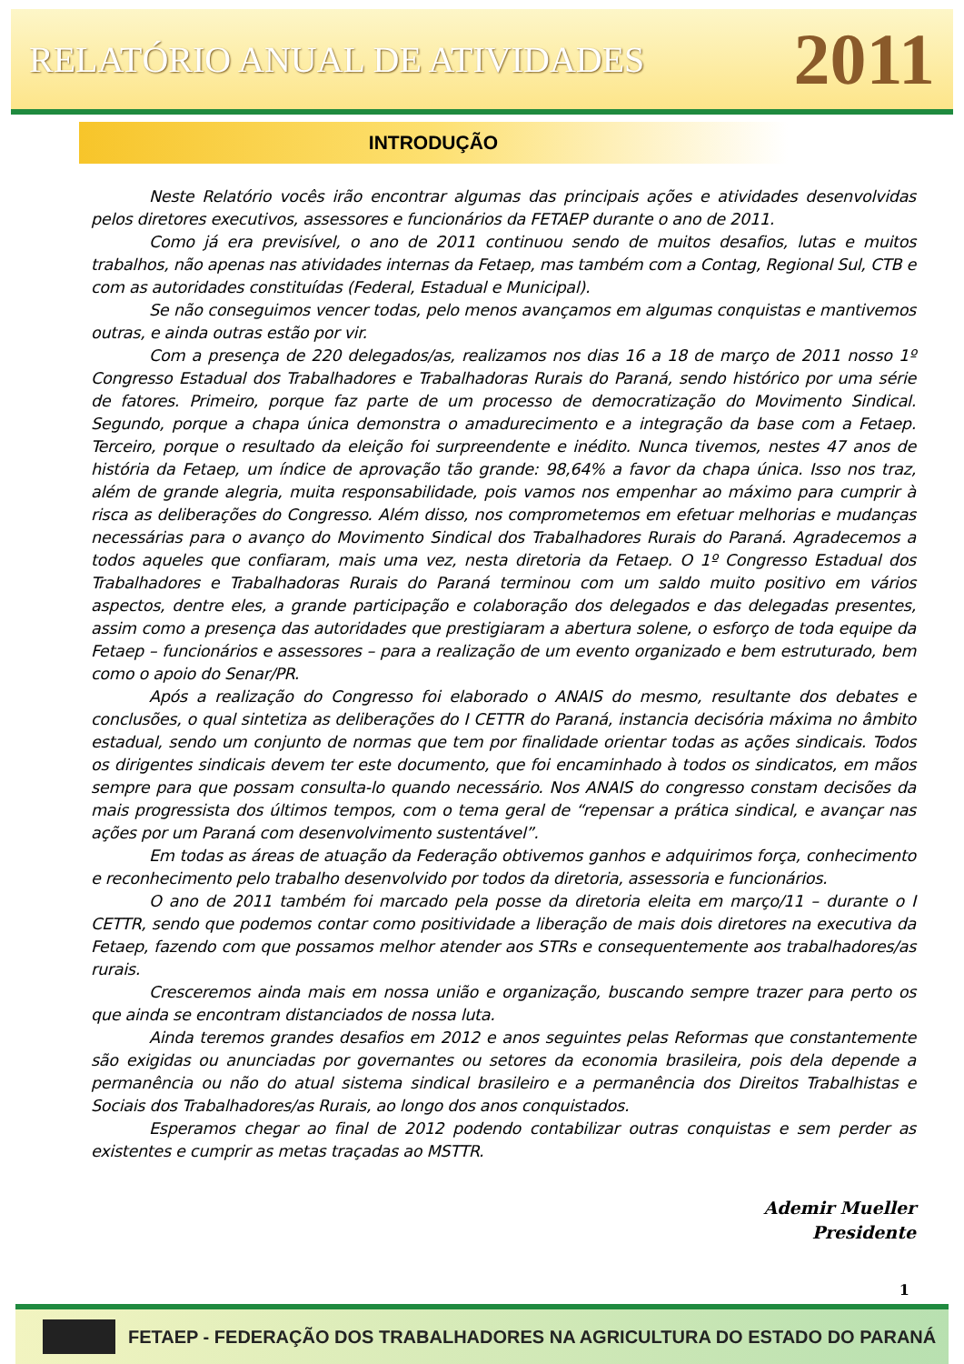RELATÓRIO ANUAL DE ATIVIDADES
2011
INTRODUÇÃO
Neste Relatório vocês irão encontrar algumas das principais ações e atividades desenvolvidas pelos diretores executivos, assessores e funcionários da FETAEP durante o ano de 2011.
Como já era previsível, o ano de 2011 continuou sendo de muitos desafios, lutas e muitos trabalhos, não apenas nas atividades internas da Fetaep, mas também com a Contag, Regional Sul, CTB e com as autoridades constituídas (Federal, Estadual e Municipal).
Se não conseguimos vencer todas, pelo menos avançamos em algumas conquistas e mantivemos outras, e ainda outras estão por vir.
Com a presença de 220 delegados/as, realizamos nos dias 16 a 18 de março de 2011 nosso 1º Congresso Estadual dos Trabalhadores e Trabalhadoras Rurais do Paraná, sendo histórico por uma série de fatores. Primeiro, porque faz parte de um processo de democratização do Movimento Sindical. Segundo, porque a chapa única demonstra o amadurecimento e a integração da base com a Fetaep. Terceiro, porque o resultado da eleição foi surpreendente e inédito. Nunca tivemos, nestes 47 anos de história da Fetaep, um índice de aprovação tão grande: 98,64% a favor da chapa única. Isso nos traz, além de grande alegria, muita responsabilidade, pois vamos nos empenhar ao máximo para cumprir à risca as deliberações do Congresso. Além disso, nos comprometemos em efetuar melhorias e mudanças necessárias para o avanço do Movimento Sindical dos Trabalhadores Rurais do Paraná. Agradecemos a todos aqueles que confiaram, mais uma vez, nesta diretoria da Fetaep. O 1º Congresso Estadual dos Trabalhadores e Trabalhadoras Rurais do Paraná terminou com um saldo muito positivo em vários aspectos, dentre eles, a grande participação e colaboração dos delegados e das delegadas presentes, assim como a presença das autoridades que prestigiaram a abertura solene, o esforço de toda equipe da Fetaep – funcionários e assessores – para a realização de um evento organizado e bem estruturado, bem como o apoio do Senar/PR.
Após a realização do Congresso foi elaborado o ANAIS do mesmo, resultante dos debates e conclusões, o qual sintetiza as deliberações do I CETTR do Paraná, instancia decisória máxima no âmbito estadual, sendo um conjunto de normas que tem por finalidade orientar todas as ações sindicais. Todos os dirigentes sindicais devem ter este documento, que foi encaminhado à todos os sindicatos, em mãos sempre para que possam consulta-lo quando necessário. Nos ANAIS do congresso constam decisões da mais progressista dos últimos tempos, com o tema geral de “repensar a prática sindical, e avançar nas ações por um Paraná com desenvolvimento sustentável”.
Em todas as áreas de atuação da Federação obtivemos ganhos e adquirimos força, conhecimento e reconhecimento pelo trabalho desenvolvido por todos da diretoria, assessoria e funcionários.
O ano de 2011 também foi marcado pela posse da diretoria eleita em março/11 – durante o I CETTR, sendo que podemos contar como positividade a liberação de mais dois diretores na executiva da Fetaep, fazendo com que possamos melhor atender aos STRs e consequentemente aos trabalhadores/as rurais.
Cresceremos ainda mais em nossa união e organização, buscando sempre trazer para perto os que ainda se encontram distanciados de nossa luta.
Ainda teremos grandes desafios em 2012 e anos seguintes pelas Reformas que constantemente são exigidas ou anunciadas por governantes ou setores da economia brasileira, pois dela depende a permanência ou não do atual sistema sindical brasileiro e a permanência dos Direitos Trabalhistas e Sociais dos Trabalhadores/as Rurais, ao longo dos anos conquistados.
Esperamos chegar ao final de 2012 podendo contabilizar outras conquistas e sem perder as existentes e cumprir as metas traçadas ao MSTTR.
Ademir Mueller
Presidente
1
FETAEP - FEDERAÇÃO DOS TRABALHADORES NA AGRICULTURA DO ESTADO DO PARANÁ